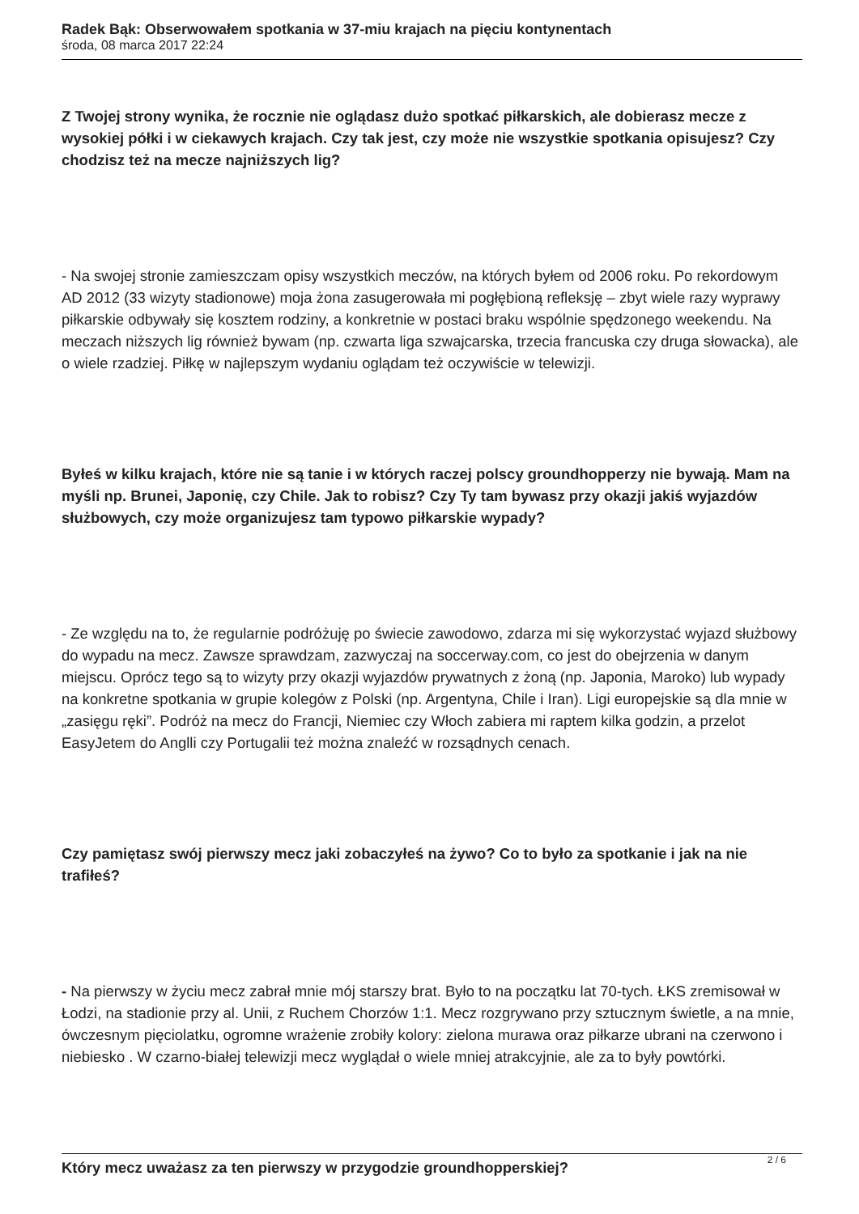Radek Bąk: Obserwowałem spotkania w 37-miu krajach na pięciu kontynentach
środa, 08 marca 2017 22:24
Z Twojej strony wynika, że rocznie nie oglądasz dużo spotkać piłkarskich, ale dobierasz mecze z wysokiej półki i w ciekawych krajach. Czy tak jest, czy może nie wszystkie spotkania opisujesz? Czy chodzisz też na mecze najniższych lig?
- Na swojej stronie zamieszczam opisy wszystkich meczów, na których byłem od 2006 roku. Po rekordowym AD 2012 (33 wizyty stadionowe) moja żona zasugerowała mi pogłębioną refleksję – zbyt wiele razy wyprawy piłkarskie odbywały się kosztem rodziny, a konkretnie w postaci braku wspólnie spędzonego weekendu. Na meczach niższych lig również bywam (np. czwarta liga szwajcarska, trzecia francuska czy druga słowacka), ale o wiele rzadziej. Piłkę w najlepszym wydaniu oglądam też oczywiście w telewizji.
Byłeś w kilku krajach, które nie są tanie i w których raczej polscy groundhopperzy nie bywają. Mam na myśli np. Brunei, Japonię, czy Chile. Jak to robisz? Czy Ty tam bywasz przy okazji jakiś wyjazdów służbowych, czy może organizujesz tam typowo piłkarskie wypady?
- Ze względu na to, że regularnie podróżuję po świecie zawodowo, zdarza mi się wykorzystać wyjazd służbowy do wypadu na mecz. Zawsze sprawdzam, zazwyczaj na soccerway.com, co jest do obejrzenia w danym miejscu. Oprócz tego są to wizyty przy okazji wyjazdów prywatnych z żoną (np. Japonia, Maroko) lub wypady na konkretne spotkania w grupie kolegów z Polski (np. Argentyna, Chile i Iran). Ligi europejskie są dla mnie w „zasięgu ręki”. Podróż na mecz do Francji, Niemiec czy Włoch zabiera mi raptem kilka godzin, a przelot EasyJetem do Anglli czy Portugalii też można znaleźć w rozsądnych cenach.
Czy pamiętasz swój pierwszy mecz jaki zobaczyłeś na żywo? Co to było za spotkanie i jak na nie trafiłeś?
- Na pierwszy w życiu mecz zabrał mnie mój starszy brat. Było to na początku lat 70-tych. ŁKS zremisował w Łodzi, na stadionie przy al. Unii, z Ruchem Chorzów 1:1. Mecz rozgrywano przy sztucznym świetle, a na mnie, ówczesnym pięciolatku, ogromne wrażenie zrobiły kolory: zielona murawa oraz piłkarze ubrani na czerwono i niebiesko . W czarno-białej telewizji mecz wyglądał o wiele mniej atrakcyjnie, ale za to były powtórki.
Który mecz uważasz za ten pierwszy w przygodzie groundhopperskiej?
2 / 6